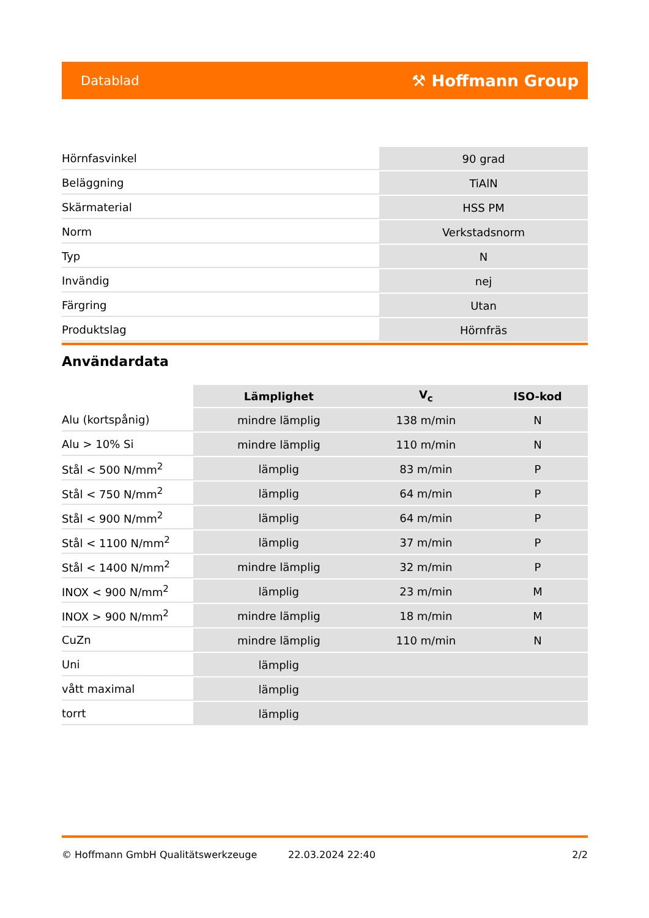Datablad ⚒ Hoffmann Group
| Hörnfasvinkel | 90 grad |
| Beläggning | TiAlN |
| Skärmaterial | HSS PM |
| Norm | Verkstadsnorm |
| Typ | N |
| Invändig | nej |
| Färgring | Utan |
| Produktslag | Hörnfräs |
Användardata
| | Lämplighet | V<sub>c</sub> | ISO-kod |
| --- | --- | --- | --- |
| Alu (kortspånig) | mindre lämplig | 138 m/min | N |
| Alu > 10% Si | mindre lämplig | 110 m/min | N |
| Stål < 500 N/mm<sup>2</sup> | lämplig | 83 m/min | P |
| Stål < 750 N/mm<sup>2</sup> | lämplig | 64 m/min | P |
| Stål < 900 N/mm<sup>2</sup> | lämplig | 64 m/min | P |
| Stål < 1100 N/mm<sup>2</sup> | lämplig | 37 m/min | P |
| Stål < 1400 N/mm<sup>2</sup> | mindre lämplig | 32 m/min | P |
| INOX < 900 N/mm<sup>2</sup> | lämplig | 23 m/min | M |
| INOX > 900 N/mm<sup>2</sup> | mindre lämplig | 18 m/min | M |
| CuZn | mindre lämplig | 110 m/min | N |
| Uni | lämplig | | |
| vått maximal | lämplig | | |
| torrt | lämplig | | |
© Hoffmann GmbH Qualitätswerkzeuge 22.03.2024 22:40 2/2